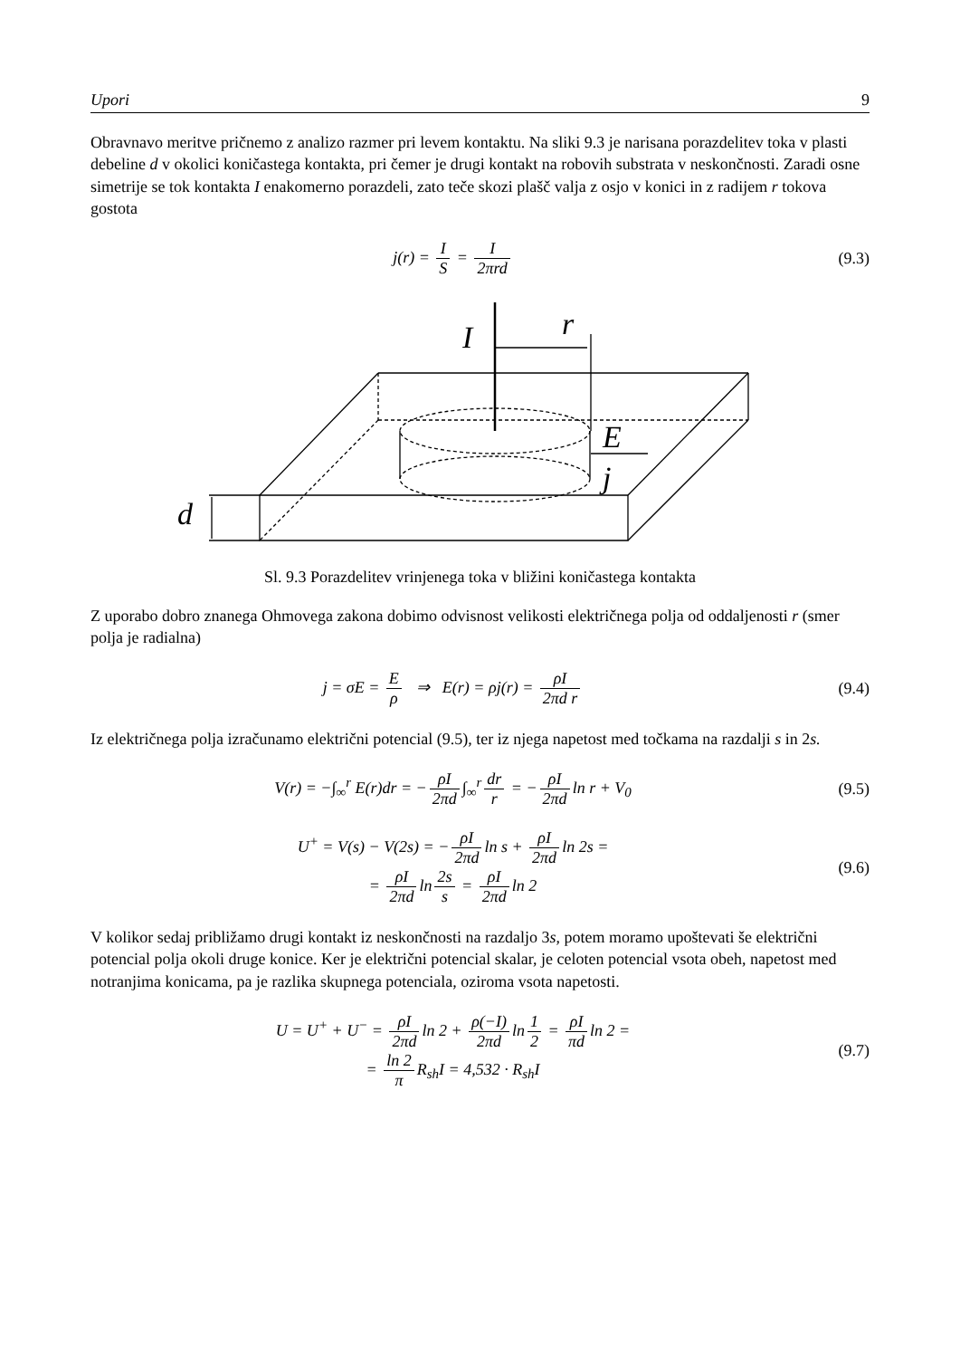Upori 9
Obravnavo meritve pričnemo z analizo razmer pri levem kontaktu. Na sliki 9.3 je narisana porazdelitev toka v plasti debeline d v okolici koničastega kontakta, pri čemer je drugi kontakt na robovih substrata v neskončnosti. Zaradi osne simetrije se tok kontakta I enakomerno porazdeli, zato teče skozi plašč valja z osjo v konici in z radijem r tokova gostota
j(r) = I S = I 2πrd (9.3)
I
r
E
j
d
Sl. 9.3 Porazdelitev vrinjenega toka v bližini koničastega kontakta
Z uporabo dobro znanega Ohmovega zakona dobimo odvisnost velikosti električnega polja od oddaljenosti r (smer polja je radialna)
j = σE = E ρ ⇒ E(r) = ρj(r) = ρI 2πd r
(9.4)
Iz električnega polja izračunamo električni potencial (9.5), ter iz njega napetost med točkama na razdalji s in 2s.
V(r) = −∫<sub>∞</sub><sup>r</sup> E(r)dr = − ρI 2πd ∫<sub>∞</sub><sup>r</sup> dr r = − ρI 2πd ln r + V<sub>0</sub>
(9.5)
U<sup>+</sup> = V(s) − V(2s) = − ρI 2πd ln s + ρI 2πd ln 2s =
= ρI 2πd ln 2s s = ρI 2πd ln 2
(9.6)
V kolikor sedaj približamo drugi kontakt iz neskončnosti na razdaljo 3s, potem moramo upoštevati še električni potencial polja okoli druge konice. Ker je električni potencial skalar, je celoten potencial vsota obeh, napetost med notranjima konicama, pa je razlika skupnega potenciala, oziroma vsota napetosti.
U = U<sup>+</sup> + U<sup>−</sup> = ρI 2πd ln 2 + ρ(−I) 2πd ln 1 2 = ρI πd ln 2 =
= ln 2 π R<sub>sh</sub>I = 4,532 · R<sub>sh</sub>I
(9.7)